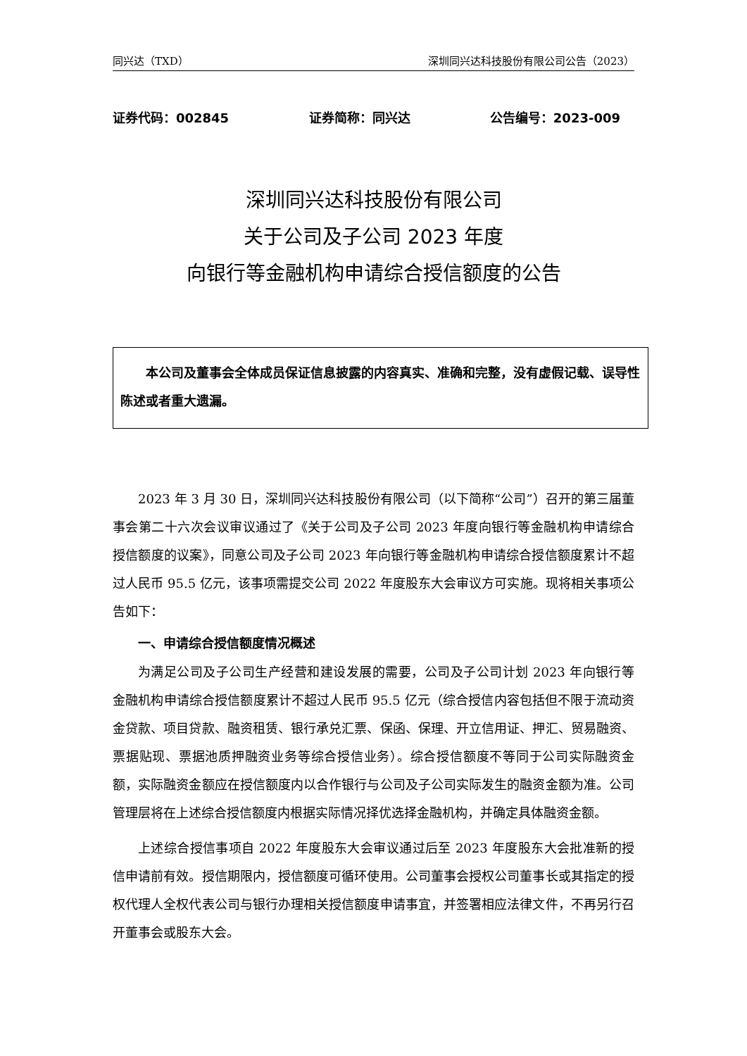同兴达（TXD） 深圳同兴达科技股份有限公司公告（2023）
证券代码：002845 证券简称：同兴达 公告编号：2023-009
深圳同兴达科技股份有限公司
关于公司及子公司 2023 年度
向银行等金融机构申请综合授信额度的公告
本公司及董事会全体成员保证信息披露的内容真实、准确和完整，没有虚假记载、误导性陈述或者重大遗漏。
2023 年 3 月 30 日，深圳同兴达科技股份有限公司（以下简称“公司”）召开的第三届董事会第二十六次会议审议通过了《关于公司及子公司 2023 年度向银行等金融机构申请综合授信额度的议案》，同意公司及子公司 2023 年向银行等金融机构申请综合授信额度累计不超过人民币 95.5 亿元，该事项需提交公司 2022 年度股东大会审议方可实施。现将相关事项公告如下：
一、申请综合授信额度情况概述
为满足公司及子公司生产经营和建设发展的需要，公司及子公司计划 2023 年向银行等金融机构申请综合授信额度累计不超过人民币 95.5 亿元（综合授信内容包括但不限于流动资金贷款、项目贷款、融资租赁、银行承兑汇票、保函、保理、开立信用证、押汇、贸易融资、票据贴现、票据池质押融资业务等综合授信业务）。综合授信额度不等同于公司实际融资金额，实际融资金额应在授信额度内以合作银行与公司及子公司实际发生的融资金额为准。公司管理层将在上述综合授信额度内根据实际情况择优选择金融机构，并确定具体融资金额。
上述综合授信事项自 2022 年度股东大会审议通过后至 2023 年度股东大会批准新的授信申请前有效。授信期限内，授信额度可循环使用。公司董事会授权公司董事长或其指定的授权代理人全权代表公司与银行办理相关授信额度申请事宜，并签署相应法律文件，不再另行召开董事会或股东大会。